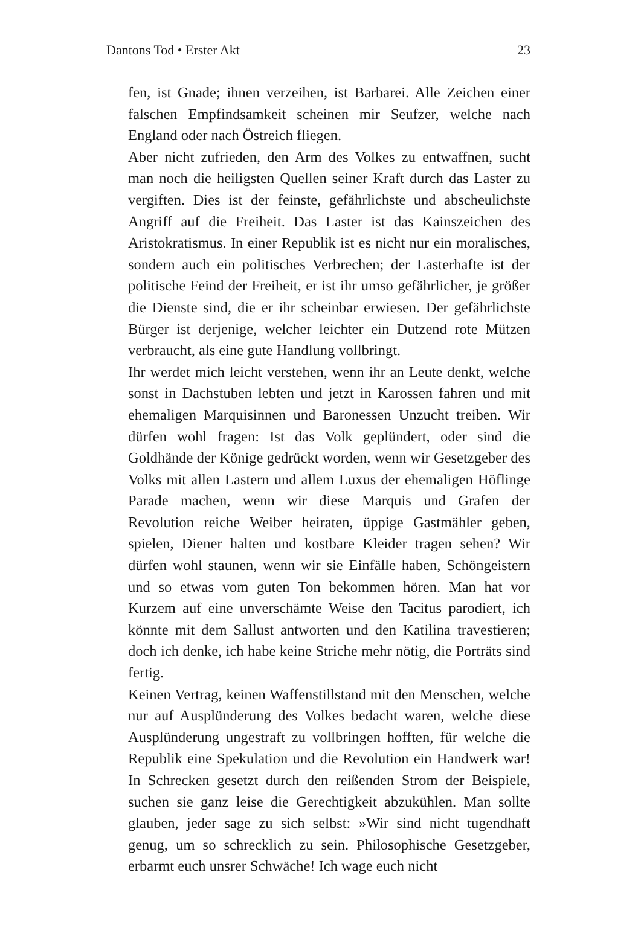Dantons Tod • Erster Akt 23
fen, ist Gnade; ihnen verzeihen, ist Barbarei. Alle Zeichen einer falschen Empfindsamkeit scheinen mir Seufzer, welche nach England oder nach Östreich fliegen.
Aber nicht zufrieden, den Arm des Volkes zu entwaffnen, sucht man noch die heiligsten Quellen seiner Kraft durch das Laster zu vergiften. Dies ist der feinste, gefährlichste und abscheulichste Angriff auf die Freiheit. Das Laster ist das Kainszeichen des Aristokratismus. In einer Republik ist es nicht nur ein moralisches, sondern auch ein politisches Verbrechen; der Lasterhafte ist der politische Feind der Freiheit, er ist ihr umso gefährlicher, je größer die Dienste sind, die er ihr scheinbar erwiesen. Der gefährlichste Bürger ist derjenige, welcher leichter ein Dutzend rote Mützen verbraucht, als eine gute Handlung vollbringt.
Ihr werdet mich leicht verstehen, wenn ihr an Leute denkt, welche sonst in Dachstuben lebten und jetzt in Karossen fahren und mit ehemaligen Marquisinnen und Baronessen Unzucht treiben. Wir dürfen wohl fragen: Ist das Volk geplündert, oder sind die Goldhände der Könige gedrückt worden, wenn wir Gesetzgeber des Volks mit allen Lastern und allem Luxus der ehemaligen Höflinge Parade machen, wenn wir diese Marquis und Grafen der Revolution reiche Weiber heiraten, üppige Gastmähler geben, spielen, Diener halten und kostbare Kleider tragen sehen? Wir dürfen wohl staunen, wenn wir sie Einfälle haben, Schöngeistern und so etwas vom guten Ton bekommen hören. Man hat vor Kurzem auf eine unverschämte Weise den Tacitus parodiert, ich könnte mit dem Sallust antworten und den Katilina travestieren; doch ich denke, ich habe keine Striche mehr nötig, die Porträts sind fertig.
Keinen Vertrag, keinen Waffenstillstand mit den Menschen, welche nur auf Ausplünderung des Volkes bedacht waren, welche diese Ausplünderung ungestraft zu vollbringen hofften, für welche die Republik eine Spekulation und die Revolution ein Handwerk war! In Schrecken gesetzt durch den reißenden Strom der Beispiele, suchen sie ganz leise die Gerechtigkeit abzukühlen. Man sollte glauben, jeder sage zu sich selbst: »Wir sind nicht tugendhaft genug, um so schrecklich zu sein. Philosophische Gesetzgeber, erbarmt euch unsrer Schwäche! Ich wage euch nicht